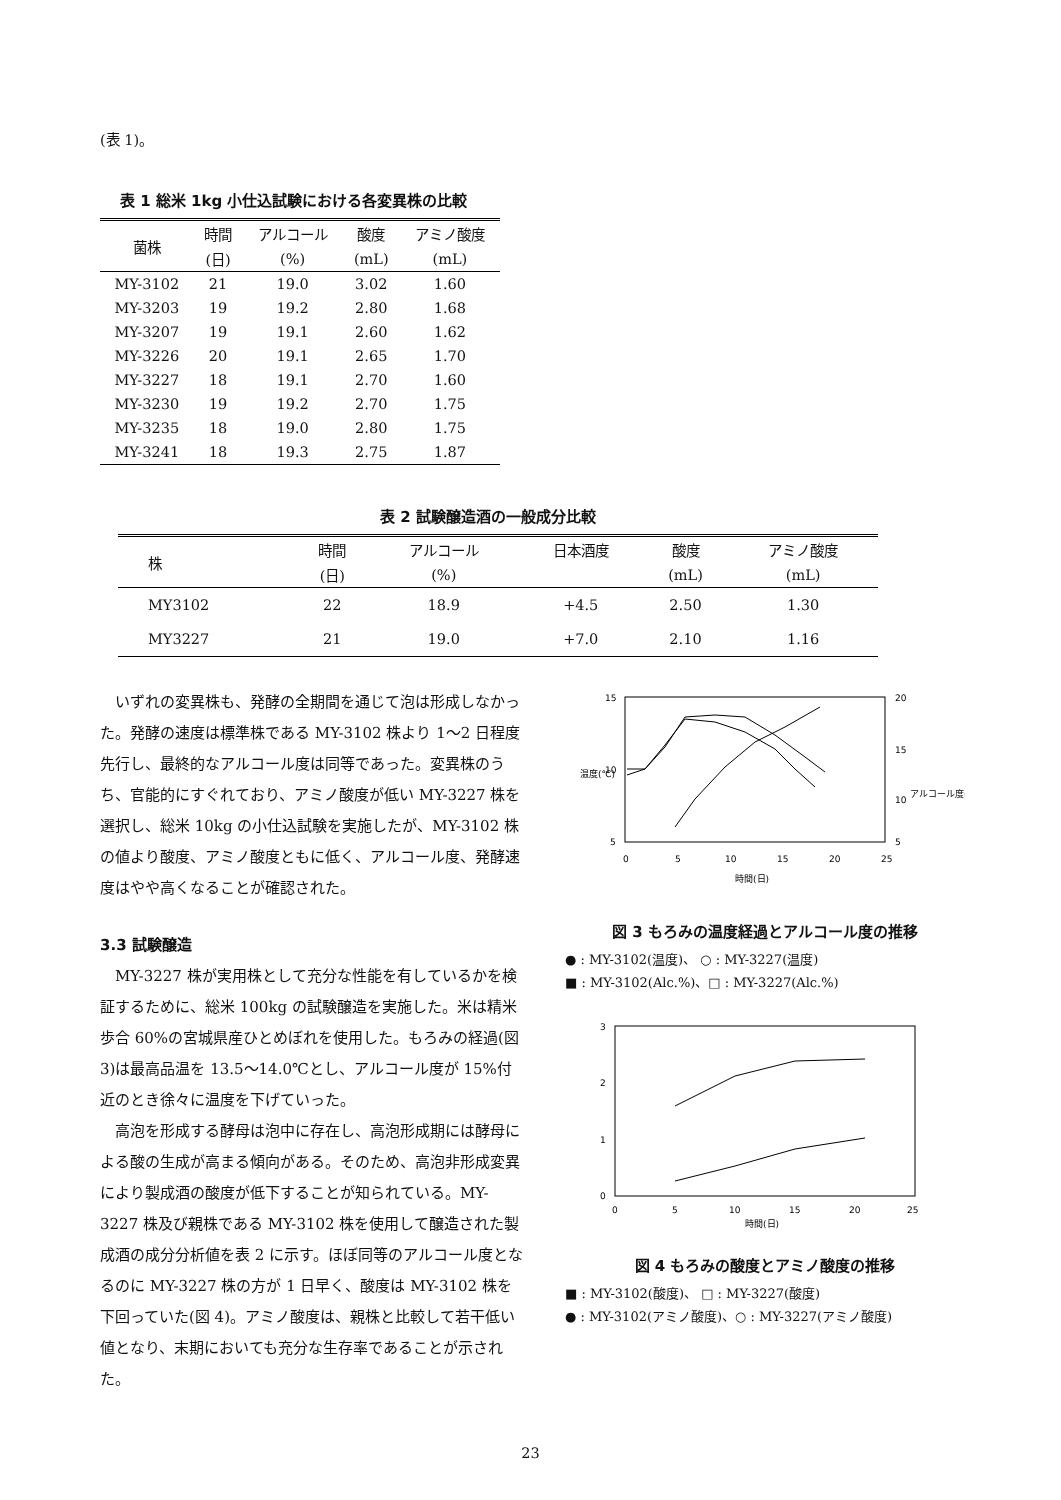(表 1)。
表 1 総米 1kg 小仕込試験における各変異株の比較
| 菌株 | 時間 | アルコール | 酸度 | アミノ酸度 |
| --- | --- | --- | --- | --- |
| | (日) | (%) | (mL) | (mL) |
| MY-3102 | 21 | 19.0 | 3.02 | 1.60 |
| MY-3203 | 19 | 19.2 | 2.80 | 1.68 |
| MY-3207 | 19 | 19.1 | 2.60 | 1.62 |
| MY-3226 | 20 | 19.1 | 2.65 | 1.70 |
| MY-3227 | 18 | 19.1 | 2.70 | 1.60 |
| MY-3230 | 19 | 19.2 | 2.70 | 1.75 |
| MY-3235 | 18 | 19.0 | 2.80 | 1.75 |
| MY-3241 | 18 | 19.3 | 2.75 | 1.87 |
表 2 試験醸造酒の一般成分比較
| 株 | 時間 | アルコール | 日本酒度 | 酸度 | アミノ酸度 |
| --- | --- | --- | --- | --- | --- |
| | (日) | (%) | | (mL) | (mL) |
| MY3102 | 22 | 18.9 | +4.5 | 2.50 | 1.30 |
| MY3227 | 21 | 19.0 | +7.0 | 2.10 | 1.16 |
いずれの変異株も、発酵の全期間を通じて泡は形成しなかった。発酵の速度は標準株である MY-3102 株より 1～2 日程度先行し、最終的なアルコール度は同等であった。変異株のうち、官能的にすぐれており、アミノ酸度が低い MY-3227 株を選択し、総米 10kg の小仕込試験を実施したが、MY-3102 株の値より酸度、アミノ酸度ともに低く、アルコール度、発酵速度はやや高くなることが確認された。
3.3 試験醸造
MY-3227 株が実用株として充分な性能を有しているかを検証するために、総米 100kg の試験醸造を実施した。米は精米歩合 60%の宮城県産ひとめぼれを使用した。もろみの経過(図 3)は最高品温を 13.5～14.0℃とし、アルコール度が 15%付近のとき徐々に温度を下げていった。
高泡を形成する酵母は泡中に存在し、高泡形成期には酵母による酸の生成が高まる傾向がある。そのため、高泡非形成変異により製成酒の酸度が低下することが知られている。MY-3227 株及び親株である MY-3102 株を使用して醸造された製成酒の成分分析値を表 2 に示す。ほぼ同等のアルコール度となるのに MY-3227 株の方が 1 日早く、酸度は MY-3102 株を下回っていた(図 4)。アミノ酸度は、親株と比較して若干低い値となり、末期においても充分な生存率であることが示された。
15
10
5
20
15
10
5
0
5
10
15
20
25
時間(日)
温度(℃)
アルコール度(%)
図 3 もろみの温度経過とアルコール度の推移
● : MY-3102(温度)、 ○ : MY-3227(温度)
■ : MY-3102(Alc.%)、□ : MY-3227(Alc.%)
3
2
1
0
0
5
10
15
20
25
時間(日)
図 4 もろみの酸度とアミノ酸度の推移
■ : MY-3102(酸度)、 □ : MY-3227(酸度)
● : MY-3102(アミノ酸度)、○ : MY-3227(アミノ酸度)
23